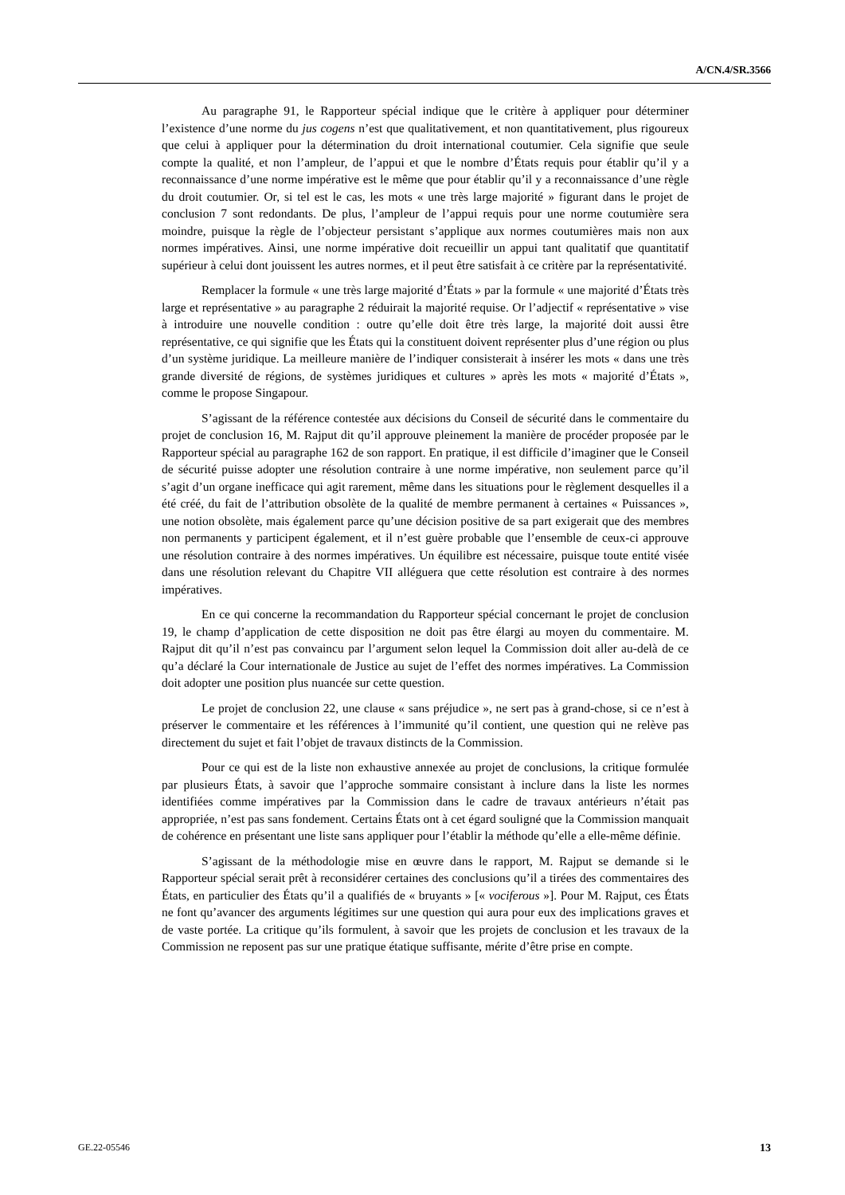A/CN.4/SR.3566
Au paragraphe 91, le Rapporteur spécial indique que le critère à appliquer pour déterminer l’existence d’une norme du jus cogens n’est que qualitativement, et non quantitativement, plus rigoureux que celui à appliquer pour la détermination du droit international coutumier. Cela signifie que seule compte la qualité, et non l’ampleur, de l’appui et que le nombre d’États requis pour établir qu’il y a reconnaissance d’une norme impérative est le même que pour établir qu’il y a reconnaissance d’une règle du droit coutumier. Or, si tel est le cas, les mots « une très large majorité » figurant dans le projet de conclusion 7 sont redondants. De plus, l’ampleur de l’appui requis pour une norme coutumière sera moindre, puisque la règle de l’objecteur persistant s’applique aux normes coutumières mais non aux normes impératives. Ainsi, une norme impérative doit recueillir un appui tant qualitatif que quantitatif supérieur à celui dont jouissent les autres normes, et il peut être satisfait à ce critère par la représentativité.
Remplacer la formule « une très large majorité d’États » par la formule « une majorité d’États très large et représentative » au paragraphe 2 réduirait la majorité requise. Or l’adjectif « représentative » vise à introduire une nouvelle condition : outre qu’elle doit être très large, la majorité doit aussi être représentative, ce qui signifie que les États qui la constituent doivent représenter plus d’une région ou plus d’un système juridique. La meilleure manière de l’indiquer consisterait à insérer les mots « dans une très grande diversité de régions, de systèmes juridiques et cultures » après les mots « majorité d’États », comme le propose Singapour.
S’agissant de la référence contestée aux décisions du Conseil de sécurité dans le commentaire du projet de conclusion 16, M. Rajput dit qu’il approuve pleinement la manière de procéder proposée par le Rapporteur spécial au paragraphe 162 de son rapport. En pratique, il est difficile d’imaginer que le Conseil de sécurité puisse adopter une résolution contraire à une norme impérative, non seulement parce qu’il s’agit d’un organe inefficace qui agit rarement, même dans les situations pour le règlement desquelles il a été créé, du fait de l’attribution obsolète de la qualité de membre permanent à certaines « Puissances », une notion obsolète, mais également parce qu’une décision positive de sa part exigerait que des membres non permanents y participent également, et il n’est guère probable que l’ensemble de ceux-ci approuve une résolution contraire à des normes impératives. Un équilibre est nécessaire, puisque toute entité visée dans une résolution relevant du Chapitre VII alléguera que cette résolution est contraire à des normes impératives.
En ce qui concerne la recommandation du Rapporteur spécial concernant le projet de conclusion 19, le champ d’application de cette disposition ne doit pas être élargi au moyen du commentaire. M. Rajput dit qu’il n’est pas convaincu par l’argument selon lequel la Commission doit aller au-delà de ce qu’a déclaré la Cour internationale de Justice au sujet de l’effet des normes impératives. La Commission doit adopter une position plus nuancée sur cette question.
Le projet de conclusion 22, une clause « sans préjudice », ne sert pas à grand-chose, si ce n’est à préserver le commentaire et les références à l’immunité qu’il contient, une question qui ne relève pas directement du sujet et fait l’objet de travaux distincts de la Commission.
Pour ce qui est de la liste non exhaustive annexée au projet de conclusions, la critique formulée par plusieurs États, à savoir que l’approche sommaire consistant à inclure dans la liste les normes identifiées comme impératives par la Commission dans le cadre de travaux antérieurs n’était pas appropriée, n’est pas sans fondement. Certains États ont à cet égard souligné que la Commission manquait de cohérence en présentant une liste sans appliquer pour l’établir la méthode qu’elle a elle-même définie.
S’agissant de la méthodologie mise en œuvre dans le rapport, M. Rajput se demande si le Rapporteur spécial serait prêt à reconsidérer certaines des conclusions qu’il a tirées des commentaires des États, en particulier des États qu’il a qualifiés de « bruyants » [« vociferous »]. Pour M. Rajput, ces États ne font qu’avancer des arguments légitimes sur une question qui aura pour eux des implications graves et de vaste portée. La critique qu’ils formulent, à savoir que les projets de conclusion et les travaux de la Commission ne reposent pas sur une pratique étatique suffisante, mérite d’être prise en compte.
GE.22-05546 13